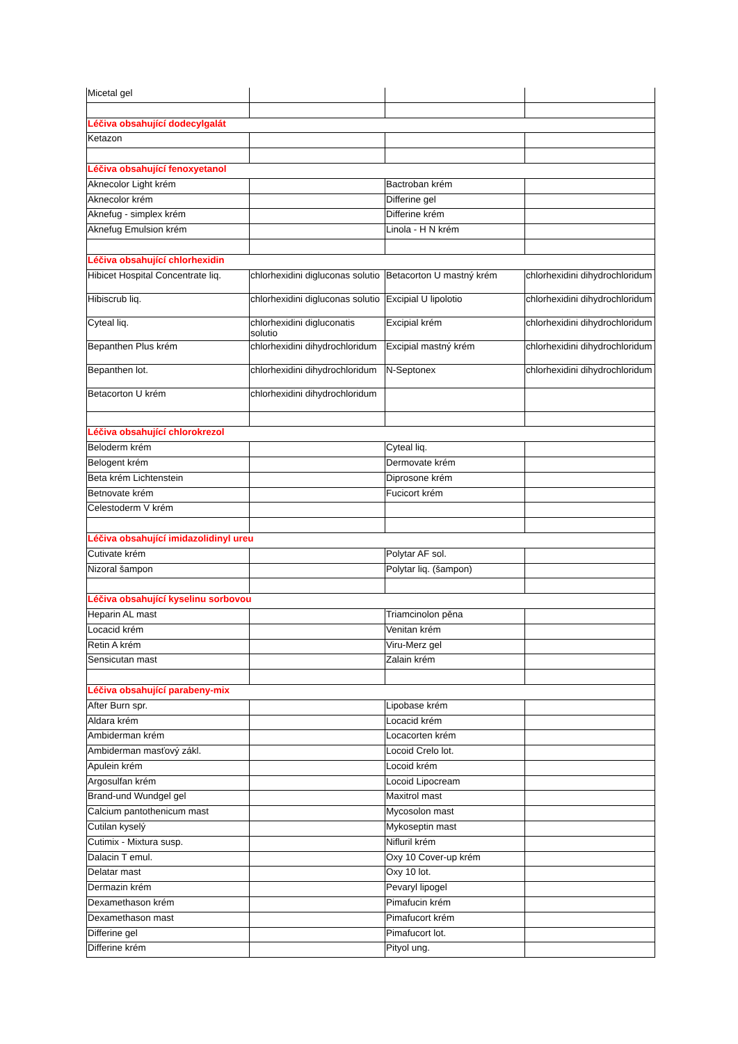| Micetal gel | | | |
| Léčiva obsahující dodecylgalát | | | |
| Ketazon | | | |
| Léčiva obsahující fenoxyetanol | | | |
| Aknecolor Light krém | | Bactroban krém | |
| Aknecolor krém | | Differine gel | |
| Aknefug - simplex krém | | Differine krém | |
| Aknefug Emulsion krém | | Linola - H N krém | |
| Léčiva obsahující chlorhexidin | | | |
| Hibicet Hospital Concentrate liq. | chlorhexidini digluconas solutio | Betacorton U mastný krém | chlorhexidini dihydrochloridum |
| Hibiscrub liq. | chlorhexidini digluconas solutio | Excipial U lipolotio | chlorhexidini dihydrochloridum |
| Cyteal liq. | chlorhexidini digluconatis solutio | Excipial krém | chlorhexidini dihydrochloridum |
| Bepanthen Plus krém | chlorhexidini dihydrochloridum | Excipial mastný krém | chlorhexidini dihydrochloridum |
| Bepanthen lot. | chlorhexidini dihydrochloridum | N-Septonex | chlorhexidini dihydrochloridum |
| Betacorton U krém | chlorhexidini dihydrochloridum | | |
| Léčiva obsahující chlorokrezol | | | |
| Beloderm krém | | Cyteal liq. | |
| Belogent krém | | Dermovate krém | |
| Beta krém Lichtenstein | | Diprosone krém | |
| Betnovate krém | | Fucicort krém | |
| Celestoderm V krém | | | |
| Léčiva obsahující imidazolidinyl ureu | | | |
| Cutivate krém | | Polytar AF sol. | |
| Nizoral šampon | | Polytar liq. (šampon) | |
| Léčiva obsahující kyselinu sorbovou | | | |
| Heparin AL mast | | Triamcinolon pěna | |
| Locacid krém | | Venitan krém | |
| Retin A krém | | Viru-Merz gel | |
| Sensicutan mast | | Zalain krém | |
| Léčiva obsahující parabeny-mix | | | |
| After Burn spr. | | Lipobase krém | |
| Aldara krém | | Locacid krém | |
| Ambiderman krém | | Locacorten krém | |
| Ambiderman masťový zákl. | | Locoid Crelo lot. | |
| Apulein krém | | Locoid krém | |
| Argosulfan krém | | Locoid Lipocream | |
| Brand-und Wundgel gel | | Maxitrol mast | |
| Calcium pantothenicum mast | | Mycosolon mast | |
| Cutilan kyselý | | Mykoseptin mast | |
| Cutimix - Mixtura susp. | | Nifluril krém | |
| Dalacin T emul. | | Oxy 10 Cover-up krém | |
| Delatar mast | | Oxy 10 lot. | |
| Dermazin krém | | Pevaryl lipogel | |
| Dexamethason krém | | Pimafucin krém | |
| Dexamethason mast | | Pimafucort krém | |
| Differine gel | | Pimafucort lot. | |
| Differine krém | | Pityol ung. | |